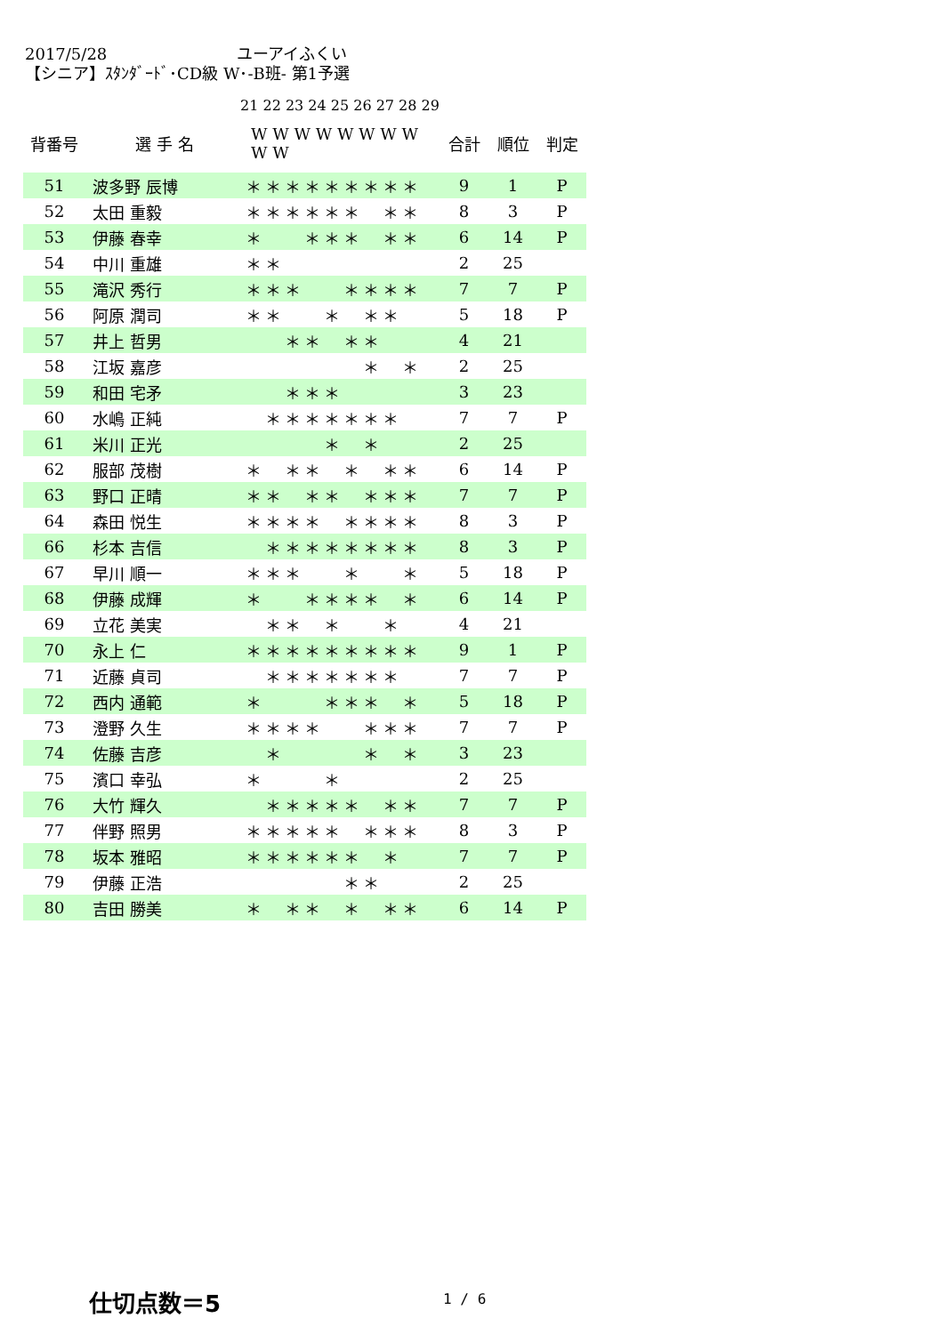2017/5/28 ユーアイふくい
【シニア】ｽﾀﾝﾀﾞｰﾄﾞ･CD級 W･-B班- 第1予選
21 22 23 24 25 26 27 28 29
| 背番号 | 選 手 名 | W W W W W W W W W W | | | | | | | | | | 合計 | 順位 | 判定 |
| --- | --- | --- | --- | --- | --- | --- | --- | --- | --- | --- | --- | --- | --- | --- |
| 51 | 波多野 辰博 | ＊ | ＊ | ＊ | ＊ | ＊ | ＊ | ＊ | ＊ | ＊ | | 9 | 1 | P |
| 52 | 太田 重毅 | ＊ | ＊ | ＊ | ＊ | ＊ | ＊ | | ＊ | ＊ | | 8 | 3 | P |
| 53 | 伊藤 春幸 | ＊ | | | ＊ | ＊ | ＊ | | ＊ | ＊ | | 6 | 14 | P |
| 54 | 中川 重雄 | ＊ | ＊ | | | | | | | | | 2 | 25 | |
| 55 | 滝沢 秀行 | ＊ | ＊ | ＊ | | | ＊ | ＊ | ＊ | ＊ | | 7 | 7 | P |
| 56 | 阿原 潤司 | ＊ | ＊ | | | ＊ | | ＊ | ＊ | | | 5 | 18 | P |
| 57 | 井上 哲男 | | | ＊ | ＊ | | ＊ | ＊ | | | | 4 | 21 | |
| 58 | 江坂 嘉彦 | | | | | | | ＊ | | ＊ | | 2 | 25 | |
| 59 | 和田 宅矛 | | | ＊ | ＊ | ＊ | | | | | | 3 | 23 | |
| 60 | 水嶋 正純 | | ＊ | ＊ | ＊ | ＊ | ＊ | ＊ | ＊ | | | 7 | 7 | P |
| 61 | 米川 正光 | | | | | ＊ | | ＊ | | | | 2 | 25 | |
| 62 | 服部 茂樹 | ＊ | | ＊ | ＊ | | ＊ | | ＊ | ＊ | | 6 | 14 | P |
| 63 | 野口 正晴 | ＊ | ＊ | | ＊ | ＊ | | ＊ | ＊ | ＊ | | 7 | 7 | P |
| 64 | 森田 悦生 | ＊ | ＊ | ＊ | ＊ | | ＊ | ＊ | ＊ | ＊ | | 8 | 3 | P |
| 66 | 杉本 吉信 | | ＊ | ＊ | ＊ | ＊ | ＊ | ＊ | ＊ | ＊ | | 8 | 3 | P |
| 67 | 早川 順一 | ＊ | ＊ | ＊ | | | ＊ | | | ＊ | | 5 | 18 | P |
| 68 | 伊藤 成輝 | ＊ | | | ＊ | ＊ | ＊ | ＊ | | ＊ | | 6 | 14 | P |
| 69 | 立花 美実 | | ＊ | ＊ | | ＊ | | | ＊ | | | 4 | 21 | |
| 70 | 永上 仁 | ＊ | ＊ | ＊ | ＊ | ＊ | ＊ | ＊ | ＊ | ＊ | | 9 | 1 | P |
| 71 | 近藤 貞司 | | ＊ | ＊ | ＊ | ＊ | ＊ | ＊ | ＊ | | | 7 | 7 | P |
| 72 | 西内 通範 | ＊ | | | | ＊ | ＊ | ＊ | | ＊ | | 5 | 18 | P |
| 73 | 澄野 久生 | ＊ | ＊ | ＊ | ＊ | | | ＊ | ＊ | ＊ | | 7 | 7 | P |
| 74 | 佐藤 吉彦 | | ＊ | | | | | ＊ | | ＊ | | 3 | 23 | |
| 75 | 濱口 幸弘 | ＊ | | | | ＊ | | | | | | 2 | 25 | |
| 76 | 大竹 輝久 | | ＊ | ＊ | ＊ | ＊ | ＊ | | ＊ | ＊ | | 7 | 7 | P |
| 77 | 伴野 照男 | ＊ | ＊ | ＊ | ＊ | ＊ | | ＊ | ＊ | ＊ | | 8 | 3 | P |
| 78 | 坂本 雅昭 | ＊ | ＊ | ＊ | ＊ | ＊ | ＊ | | ＊ | | | 7 | 7 | P |
| 79 | 伊藤 正浩 | | | | | | ＊ | ＊ | | | | 2 | 25 | |
| 80 | 吉田 勝美 | ＊ | | ＊ | ＊ | | ＊ | | ＊ | ＊ | | 6 | 14 | P |
仕切点数＝5 1 / 6